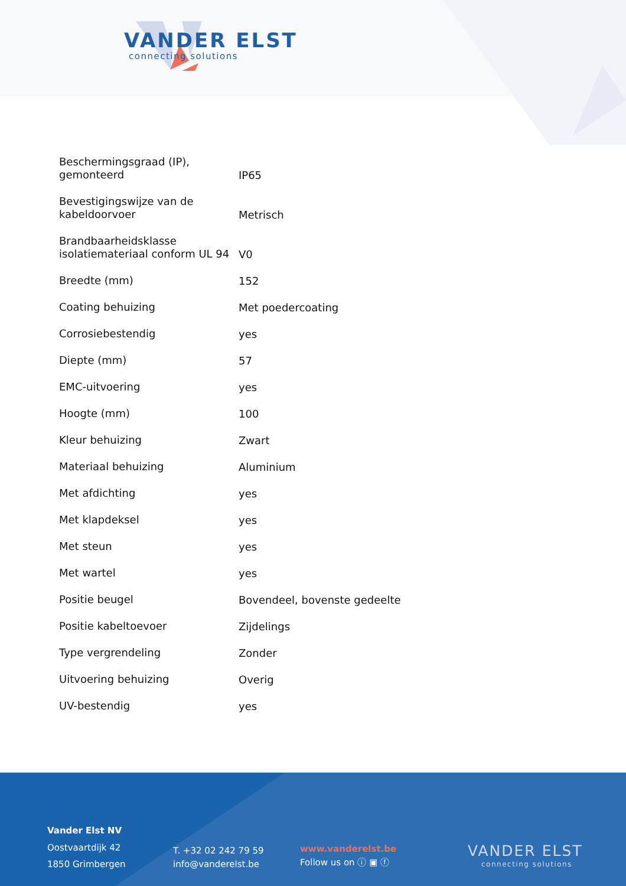VANDER ELST
connecting solutions
| Beschermingsgraad (IP), gemonteerd | IP65 |
| Bevestigingswijze van de kabeldoorvoer | Metrisch |
| Brandbaarheidsklasse isolatiemateriaal conform UL 94 | V0 |
| Breedte (mm) | 152 |
| Coating behuizing | Met poedercoating |
| Corrosiebestendig | yes |
| Diepte (mm) | 57 |
| EMC-uitvoering | yes |
| Hoogte (mm) | 100 |
| Kleur behuizing | Zwart |
| Materiaal behuizing | Aluminium |
| Met afdichting | yes |
| Met klapdeksel | yes |
| Met steun | yes |
| Met wartel | yes |
| Positie beugel | Bovendeel, bovenste gedeelte |
| Positie kabeltoevoer | Zijdelings |
| Type vergrendeling | Zonder |
| Uitvoering behuizing | Overig |
| UV-bestendig | yes |
Vander Elst NV
Oostvaartdijk 42
1850 Grimbergen
T. +32 02 242 79 59
info@vanderelst.be
www.vanderelst.be
Follow us on ⓘ ▣ ⓕ
VANDER ELST
connecting solutions